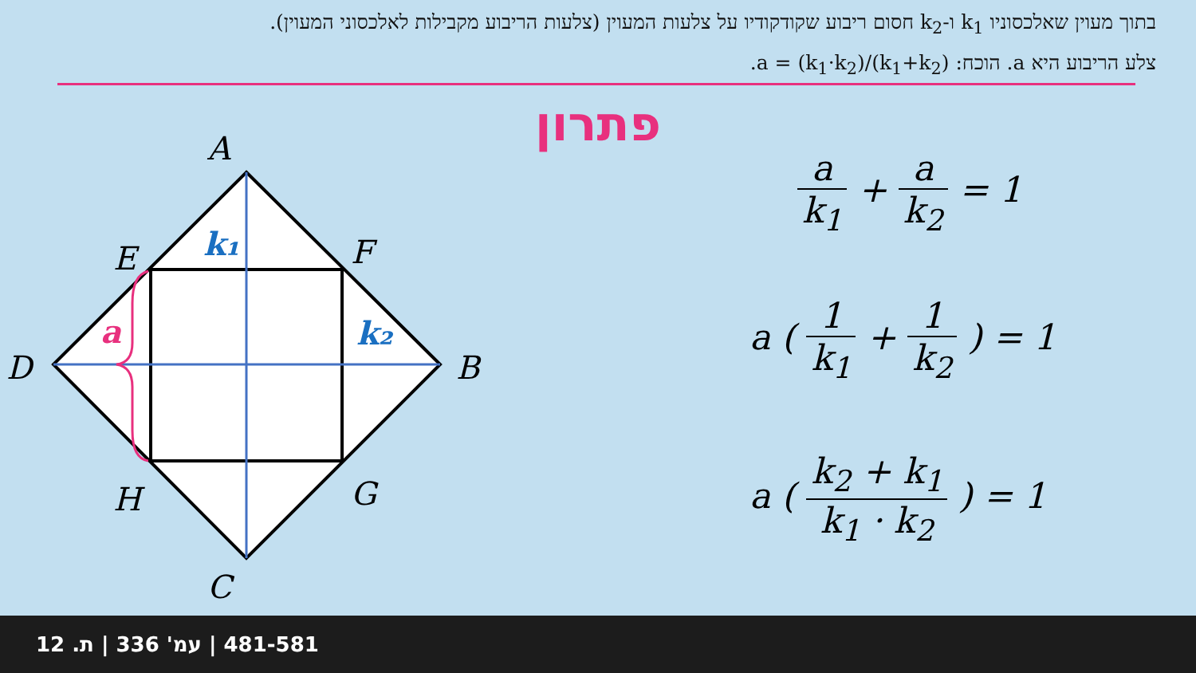בתוך מעוין שאלכסוניו k<sub>1</sub> ו-k<sub>2</sub> חסום ריבוע שקודקודיו על צלעות המעוין (צלעות הריבוע מקבילות לאלכסוני המעוין). צלע הריבוע היא a. הוכח: a = (k<sub>1</sub>·k<sub>2</sub>)/(k<sub>1</sub>+k<sub>2</sub>).
פתרון
A
E
F
D
B
H
G
C
k₁
k₂
a
a k<sub>1</sub> + a k<sub>2</sub> = 1
a ( 1 k<sub>1</sub> + 1 k<sub>2</sub> ) = 1
a ( k<sub>2</sub> + k<sub>1</sub> k<sub>1</sub> · k<sub>2</sub> ) = 1
481-581 | עמ' 336 | ת. 12